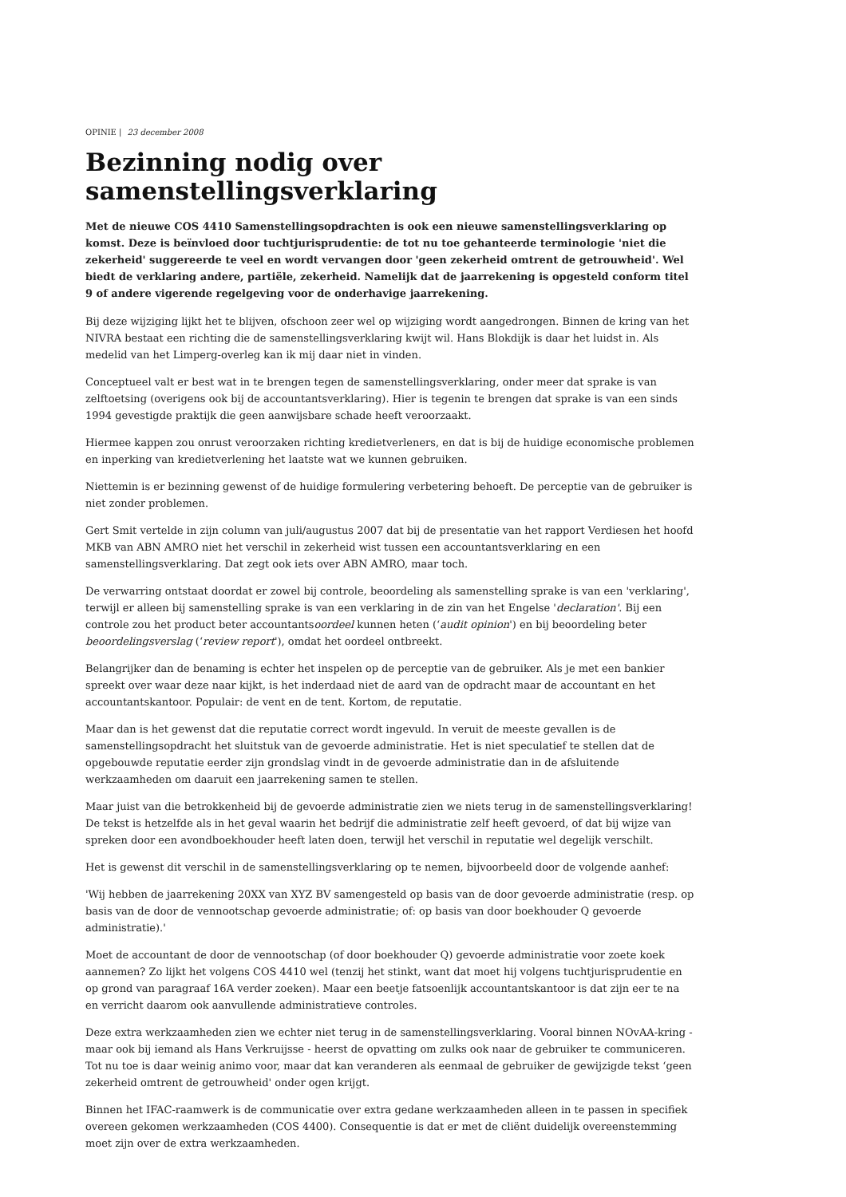OPINIE | 23 december 2008
Bezinning nodig over samenstellingsverklaring
Met de nieuwe COS 4410 Samenstellingsopdrachten is ook een nieuwe samenstellingsverklaring op komst. Deze is beïnvloed door tuchtjurisprudentie: de tot nu toe gehanteerde terminologie 'niet die zekerheid' suggereerde te veel en wordt vervangen door 'geen zekerheid omtrent de getrouwheid'. Wel biedt de verklaring andere, partiële, zekerheid. Namelijk dat de jaarrekening is opgesteld conform titel 9 of andere vigerende regelgeving voor de onderhavige jaarrekening.
Bij deze wijziging lijkt het te blijven, ofschoon zeer wel op wijziging wordt aangedrongen. Binnen de kring van het NIVRA bestaat een richting die de samenstellingsverklaring kwijt wil. Hans Blokdijk is daar het luidst in. Als medelid van het Limperg-overleg kan ik mij daar niet in vinden.
Conceptueel valt er best wat in te brengen tegen de samenstellingsverklaring, onder meer dat sprake is van zelftoetsing (overigens ook bij de accountantsverklaring). Hier is tegenin te brengen dat sprake is van een sinds 1994 gevestigde praktijk die geen aanwijsbare schade heeft veroorzaakt.
Hiermee kappen zou onrust veroorzaken richting kredietverleners, en dat is bij de huidige economische problemen en inperking van kredietverlening het laatste wat we kunnen gebruiken.
Niettemin is er bezinning gewenst of de huidige formulering verbetering behoeft. De perceptie van de gebruiker is niet zonder problemen.
Gert Smit vertelde in zijn column van juli/augustus 2007 dat bij de presentatie van het rapport Verdiesen het hoofd MKB van ABN AMRO niet het verschil in zekerheid wist tussen een accountantsverklaring en een samenstellingsverklaring. Dat zegt ook iets over ABN AMRO, maar toch.
De verwarring ontstaat doordat er zowel bij controle, beoordeling als samenstelling sprake is van een 'verklaring', terwijl er alleen bij samenstelling sprake is van een verklaring in de zin van het Engelse 'declaration'. Bij een controle zou het product beter accountantsoordeel kunnen heten (‘audit opinion') en bij beoordeling beter beoordelingsverslag (‘review report'), omdat het oordeel ontbreekt.
Belangrijker dan de benaming is echter het inspelen op de perceptie van de gebruiker. Als je met een bankier spreekt over waar deze naar kijkt, is het inderdaad niet de aard van de opdracht maar de accountant en het accountantskantoor. Populair: de vent en de tent. Kortom, de reputatie.
Maar dan is het gewenst dat die reputatie correct wordt ingevuld. In veruit de meeste gevallen is de samenstellingsopdracht het sluitstuk van de gevoerde administratie. Het is niet speculatief te stellen dat de opgebouwde reputatie eerder zijn grondslag vindt in de gevoerde administratie dan in de afsluitende werkzaamheden om daaruit een jaarrekening samen te stellen.
Maar juist van die betrokkenheid bij de gevoerde administratie zien we niets terug in de samenstellingsverklaring! De tekst is hetzelfde als in het geval waarin het bedrijf die administratie zelf heeft gevoerd, of dat bij wijze van spreken door een avondboekhouder heeft laten doen, terwijl het verschil in reputatie wel degelijk verschilt.
Het is gewenst dit verschil in de samenstellingsverklaring op te nemen, bijvoorbeeld door de volgende aanhef:
'Wij hebben de jaarrekening 20XX van XYZ BV samengesteld op basis van de door gevoerde administratie (resp. op basis van de door de vennootschap gevoerde administratie; of: op basis van door boekhouder Q gevoerde administratie).'
Moet de accountant de door de vennootschap (of door boekhouder Q) gevoerde administratie voor zoete koek aannemen? Zo lijkt het volgens COS 4410 wel (tenzij het stinkt, want dat moet hij volgens tuchtjurisprudentie en op grond van paragraaf 16A verder zoeken). Maar een beetje fatsoenlijk accountantskantoor is dat zijn eer te na en verricht daarom ook aanvullende administratieve controles.
Deze extra werkzaamheden zien we echter niet terug in de samenstellingsverklaring. Vooral binnen NOvAA-kring - maar ook bij iemand als Hans Verkruijsse - heerst de opvatting om zulks ook naar de gebruiker te communiceren. Tot nu toe is daar weinig animo voor, maar dat kan veranderen als eenmaal de gebruiker de gewijzigde tekst ‘geen zekerheid omtrent de getrouwheid' onder ogen krijgt.
Binnen het IFAC-raamwerk is de communicatie over extra gedane werkzaamheden alleen in te passen in specifiek overeen gekomen werkzaamheden (COS 4400). Consequentie is dat er met de cliënt duidelijk overeenstemming moet zijn over de extra werkzaamheden.